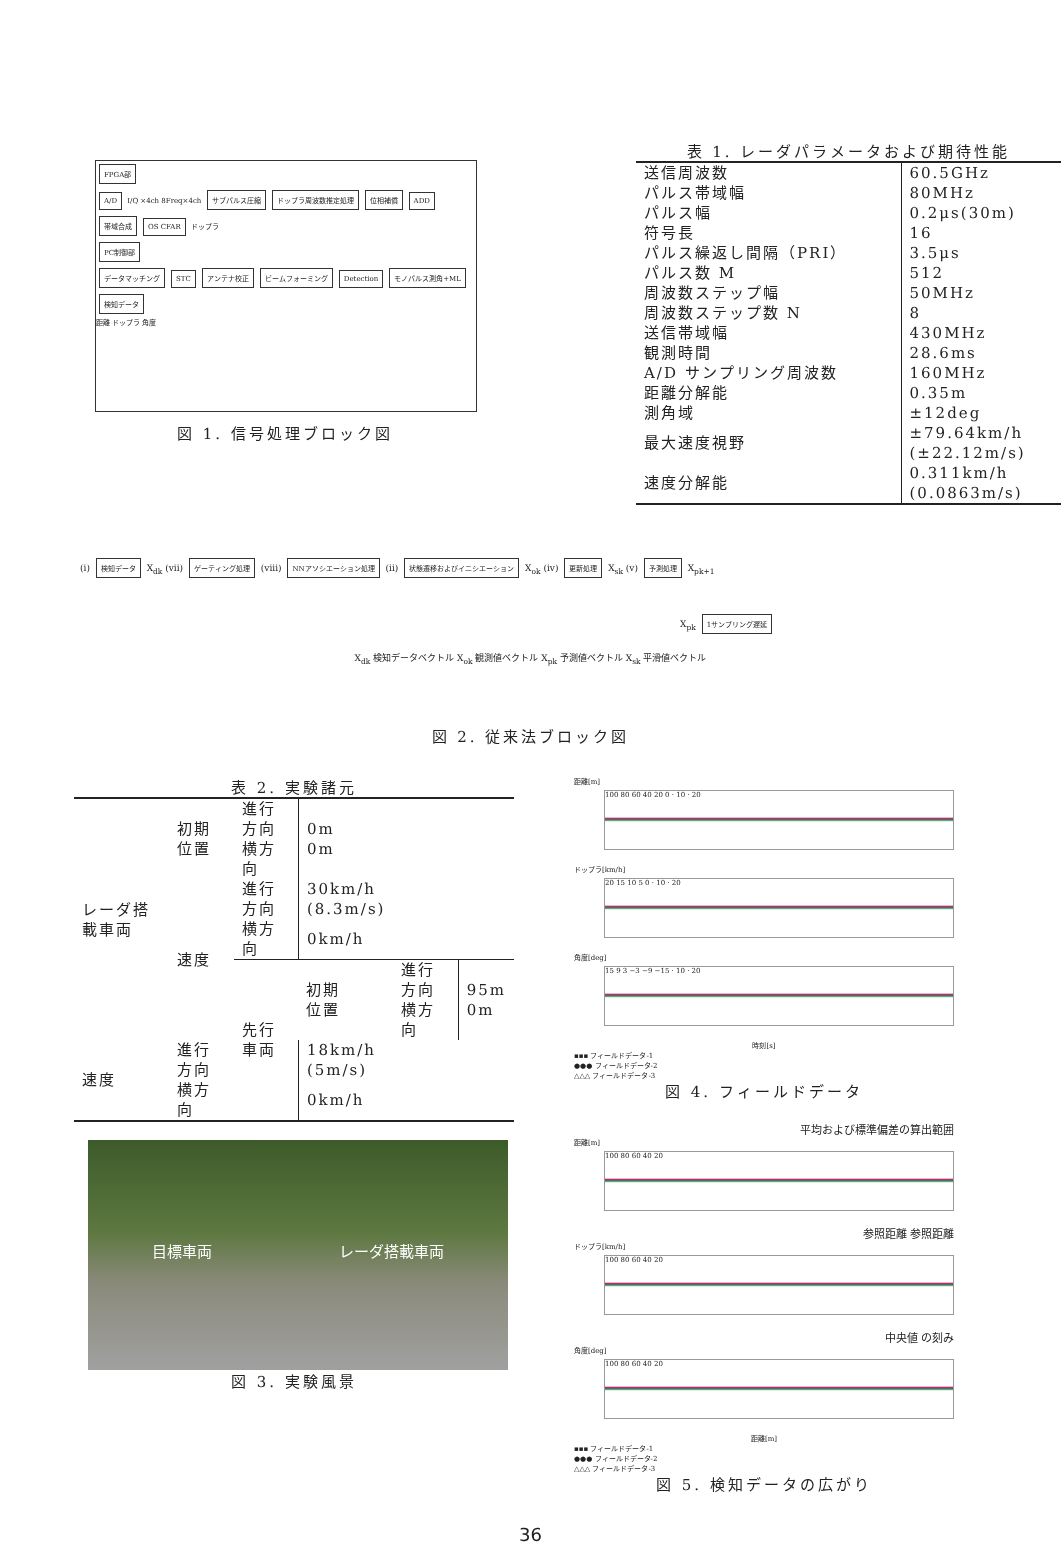FPGA部
A/D I/Q ×4ch 8Freq×4ch サブパルス圧縮 ドップラ周波数推定処理 位相補償 ADD 帯域合成 OS CFAR ドップラ
PC制御部
データマッチング STC アンテナ校正 ビームフォーミング Detection モノパルス測角+ML 検知データ
距離 ドップラ 角度
図 1. 信号処理ブロック図
表 1. レーダパラメータおよび期待性能
| 送信周波数 | 60.5GHz |
| パルス帯域幅 | 80MHz |
| パルス幅 | 0.2μs(30m) |
| 符号長 | 16 |
| パルス繰返し間隔（PRI） | 3.5μs |
| パルス数 M | 512 |
| 周波数ステップ幅 | 50MHz |
| 周波数ステップ数 N | 8 |
| 送信帯域幅 | 430MHz |
| 観測時間 | 28.6ms |
| A/D サンプリング周波数 | 160MHz |
| 距離分解能 | 0.35m |
| 測角域 | ±12deg |
| 最大速度視野 | ±79.64km/h (±22.12m/s) |
| 速度分解能 | 0.311km/h (0.0863m/s) |
(i) 検知データ X<sub>dk</sub> (vii) ゲーティング処理 (viii) NNアソシエーション処理 (ii) 状態遷移およびイニシエーション X<sub>ok</sub> (iv) 更新処理 X<sub>sk</sub> (v) 予測処理 X<sub>pk+1</sub>
X<sub>pk</sub> 1サンプリング遅延
X<sub>dk</sub> 検知データベクトル X<sub>ok</sub> 観測値ベクトル X<sub>pk</sub> 予測値ベクトル X<sub>sk</sub> 平滑値ベクトル
図 2. 従来法ブロック図
表 2. 実験諸元
| レーダ搭載車両 | 初期 位置 | 進行方向 横方向 | 0m 0m | | |
| | 速度 | 進行方向 | 30km/h (8.3m/s) | | |
| | | 横方向 | 0km/h | | |
| | | 先行車両 | 初期 位置 | 進行方向 横方向 | 95m 0m |
| 速度 | 進行方向 | | 18km/h (5m/s) | | |
| | 横方向 | | 0km/h | | |
目標車両 レーダ搭載車両
図 3. 実験風景
距離[m]
100 80 60 40 20 0 · 10 · 20
ドップラ[km/h]
20 15 10 5 0 · 10 · 20
角度[deg]
15 9 3 −3 −9 −15 · 10 · 20
時刻[s]
▪▪▪ フィールドデータ-1
●●● フィールドデータ-2
△△△ フィールドデータ-3
図 4. フィールドデータ
平均および標準偏差の算出範囲
距離[m]
100 80 60 40 20
参照距離 参照距離
ドップラ[km/h]
100 80 60 40 20
中央値 の刻み
角度[deg]
100 80 60 40 20
距離[m]
▪▪▪ フィールドデータ-1
●●● フィールドデータ-2
△△△ フィールドデータ-3
図 5. 検知データの広がり
36